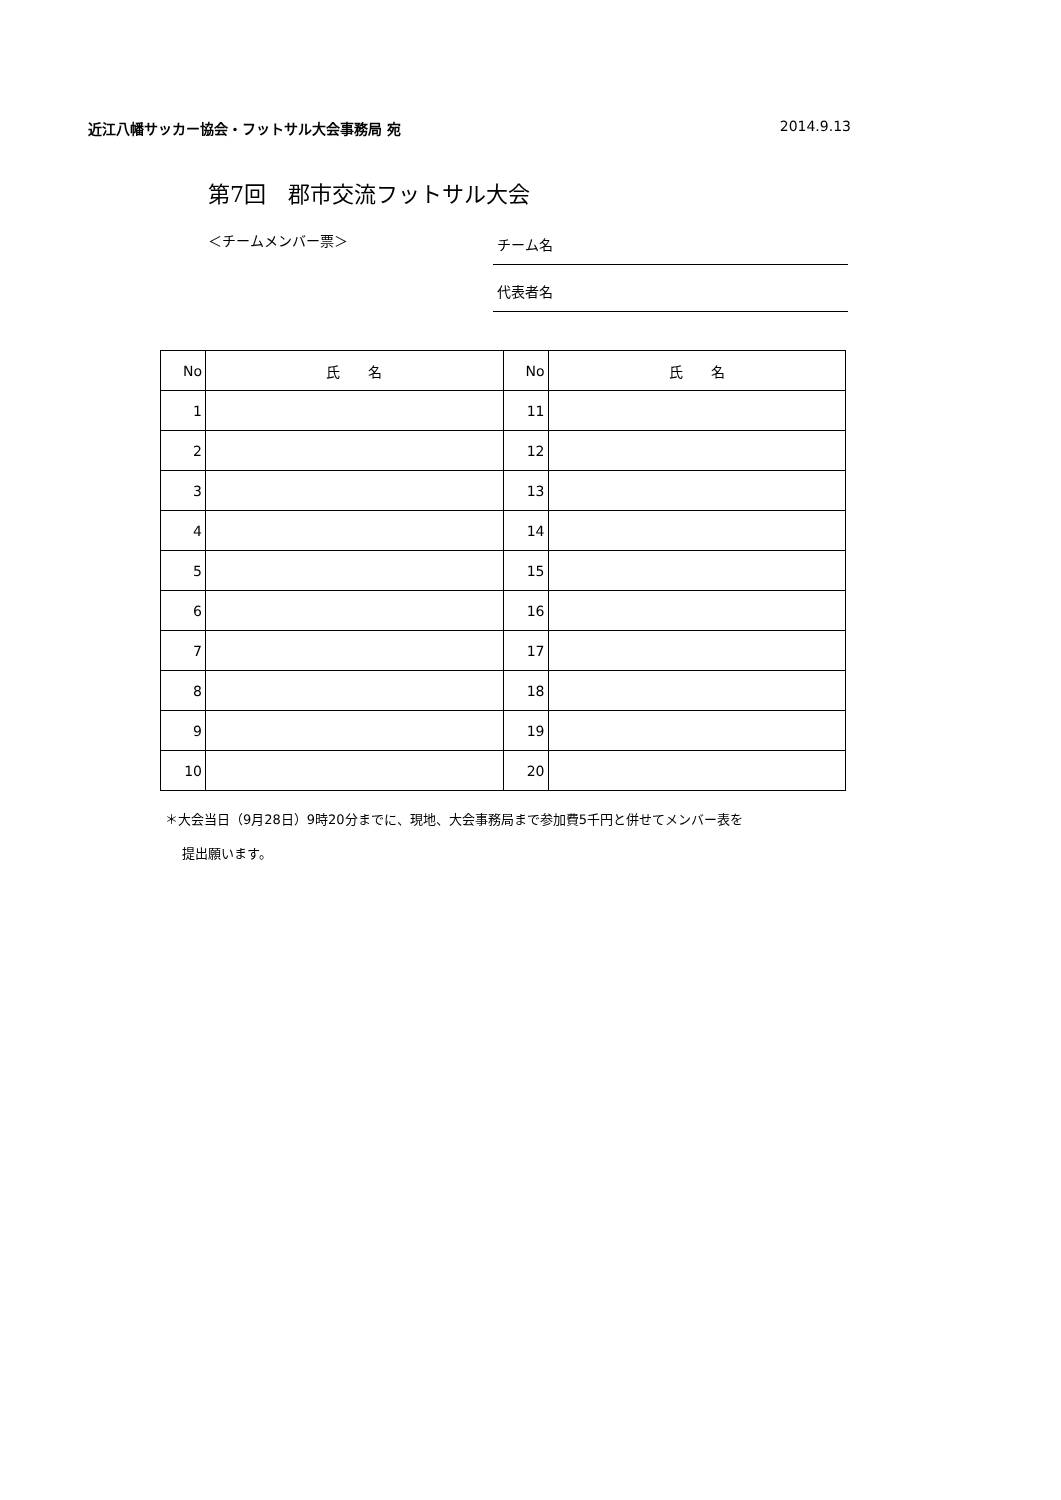近江八幡サッカー協会・フットサル大会事務局 宛 2014.9.13
第7回　郡市交流フットサル大会
＜チームメンバー票＞
チーム名
代表者名
| No | 氏 名 | No | 氏 名 |
| --- | --- | --- | --- |
| 1 | | 11 | |
| 2 | | 12 | |
| 3 | | 13 | |
| 4 | | 14 | |
| 5 | | 15 | |
| 6 | | 16 | |
| 7 | | 17 | |
| 8 | | 18 | |
| 9 | | 19 | |
| 10 | | 20 | |
＊大会当日（9月28日）9時20分までに、現地、大会事務局まで参加費5千円と併せてメンバー表を
　 提出願います。